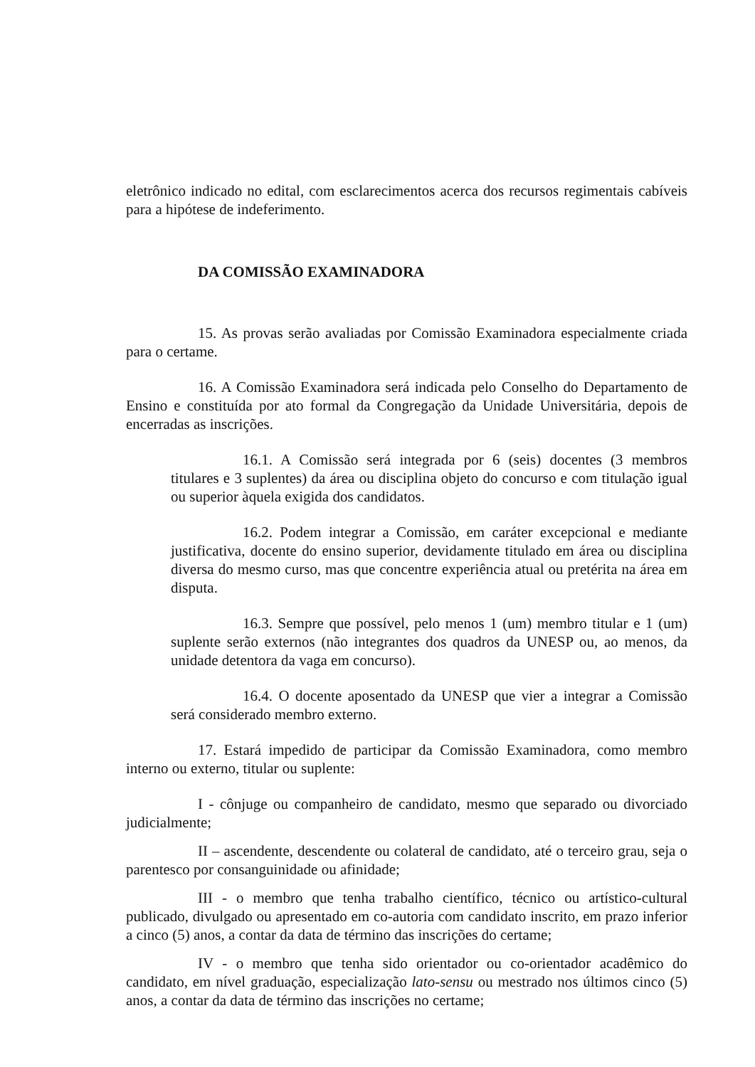eletrônico indicado no edital, com esclarecimentos acerca dos recursos regimentais cabíveis para a hipótese de indeferimento.
DA COMISSÃO EXAMINADORA
15. As provas serão avaliadas por Comissão Examinadora especialmente criada para o certame.
16. A Comissão Examinadora será indicada pelo Conselho do Departamento de Ensino e constituída por ato formal da Congregação da Unidade Universitária, depois de encerradas as inscrições.
16.1. A Comissão será integrada por 6 (seis) docentes (3 membros titulares e 3 suplentes) da área ou disciplina objeto do concurso e com titulação igual ou superior àquela exigida dos candidatos.
16.2. Podem integrar a Comissão, em caráter excepcional e mediante justificativa, docente do ensino superior, devidamente titulado em área ou disciplina diversa do mesmo curso, mas que concentre experiência atual ou pretérita na área em disputa.
16.3. Sempre que possível, pelo menos 1 (um) membro titular e 1 (um) suplente serão externos (não integrantes dos quadros da UNESP ou, ao menos, da unidade detentora da vaga em concurso).
16.4. O docente aposentado da UNESP que vier a integrar a Comissão será considerado membro externo.
17. Estará impedido de participar da Comissão Examinadora, como membro interno ou externo, titular ou suplente:
I - cônjuge ou companheiro de candidato, mesmo que separado ou divorciado judicialmente;
II – ascendente, descendente ou colateral de candidato, até o terceiro grau, seja o parentesco por consanguinidade ou afinidade;
III - o membro que tenha trabalho científico, técnico ou artístico-cultural publicado, divulgado ou apresentado em co-autoria com candidato inscrito, em prazo inferior a cinco (5) anos, a contar da data de término das inscrições do certame;
IV - o membro que tenha sido orientador ou co-orientador acadêmico do candidato, em nível graduação, especialização lato-sensu ou mestrado nos últimos cinco (5) anos, a contar da data de término das inscrições no certame;